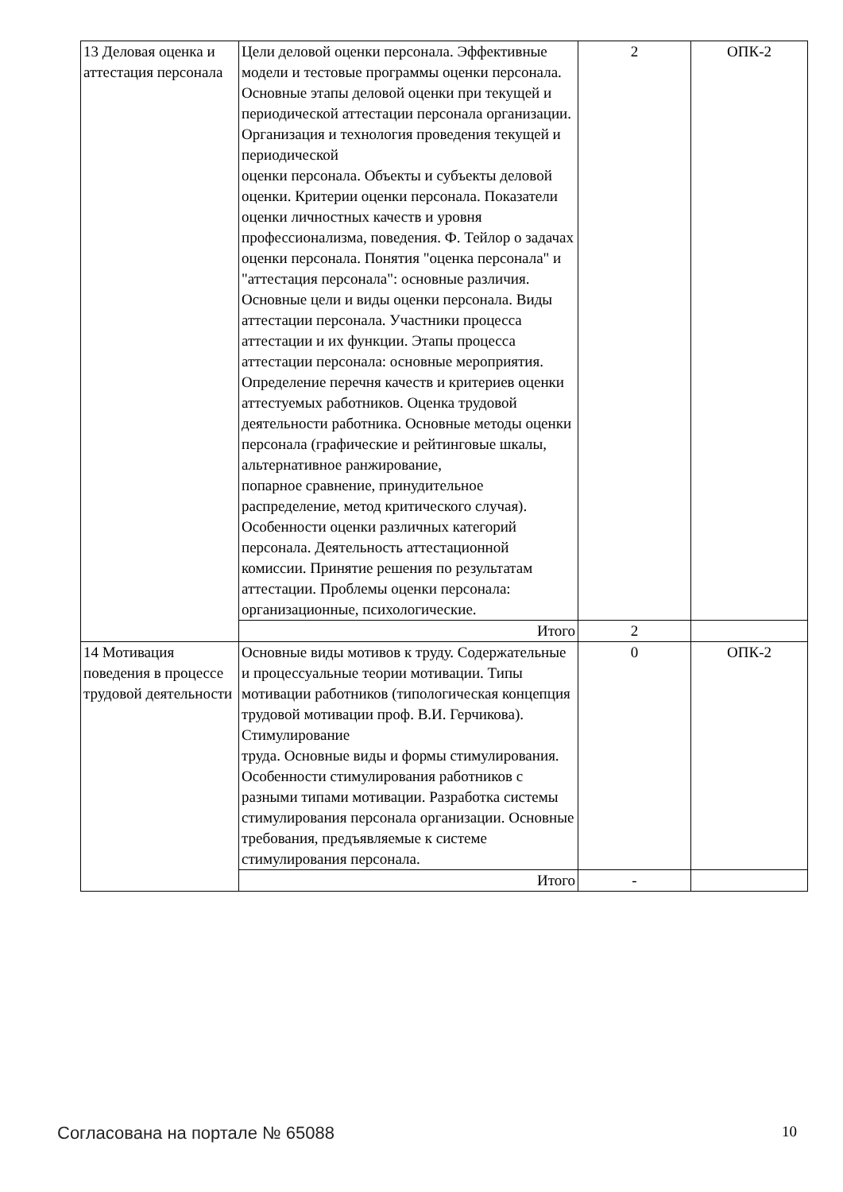| 13 Деловая оценка и аттестация персонала | Цели деловой оценки персонала. Эффективные модели и тестовые программы оценки персонала. Основные этапы деловой оценки при текущей и периодической аттестации персонала организации. Организация и технология проведения текущей и периодической оценки персонала. Объекты и субъекты деловой оценки. Критерии оценки персонала. Показатели оценки личностных качеств и уровня профессионализма, поведения. Ф. Тейлор о задачах оценки персонала. Понятия "оценка персонала" и "аттестация персонала": основные различия. Основные цели и виды оценки персонала. Виды аттестации персонала. Участники процесса аттестации и их функции. Этапы процесса аттестации персонала: основные мероприятия. Определение перечня качеств и критериев оценки аттестуемых работников. Оценка трудовой деятельности работника. Основные методы оценки персонала (графические и рейтинговые шкалы, альтернативное ранжирование, попарное сравнение, принудительное распределение, метод критического случая). Особенности оценки различных категорий персонала. Деятельность аттестационной комиссии. Принятие решения по результатам аттестации. Проблемы оценки персонала: организационные, психологические. | 2 | ОПК-2 |
| | Итого | 2 | |
| 14 Мотивация поведения в процессе трудовой деятельности | Основные виды мотивов к труду. Содержательные и процессуальные теории мотивации. Типы мотивации работников (типологическая концепция трудовой мотивации проф. В.И. Герчикова). Стимулирование труда. Основные виды и формы стимулирования. Особенности стимулирования работников с разными типами мотивации. Разработка системы стимулирования персонала организации. Основные требования, предъявляемые к системе стимулирования персонала. | 0 | ОПК-2 |
| | Итого | - | |
Согласована на портале № 65088 10